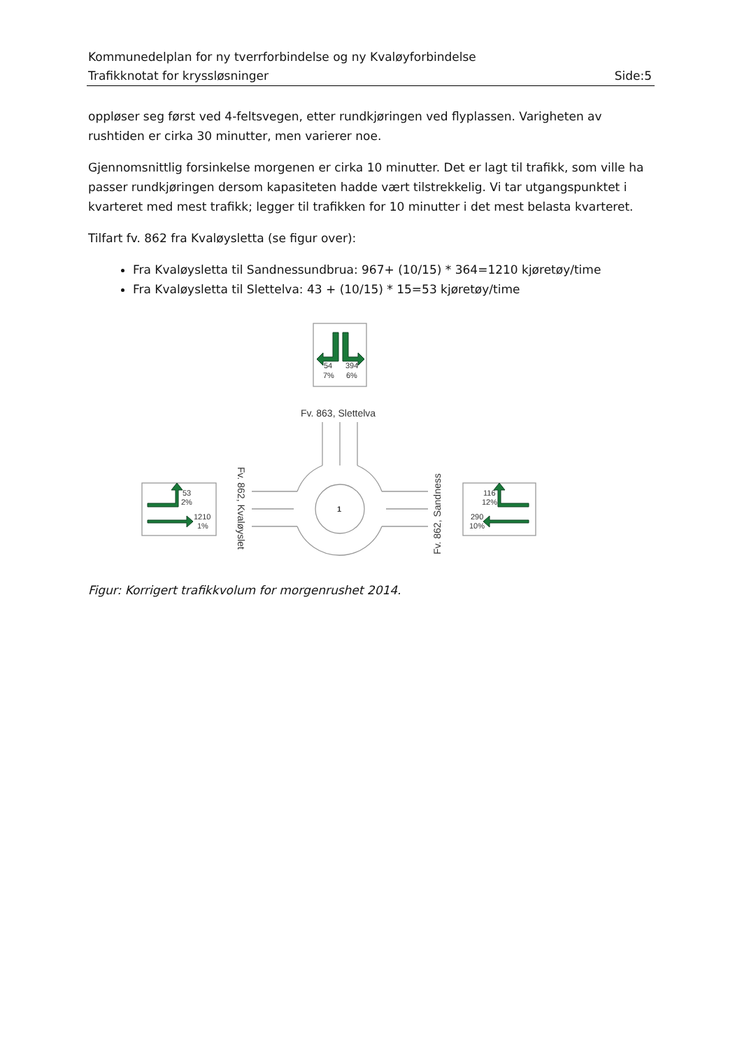Kommunedelplan for ny tverrforbindelse og ny Kvaløyforbindelse
Trafikknotat for kryssløsninger Side:5
oppløser seg først ved 4-feltsvegen, etter rundkjøringen ved flyplassen. Varigheten av rushtiden er cirka 30 minutter, men varierer noe.
Gjennomsnittlig forsinkelse morgenen er cirka 10 minutter. Det er lagt til trafikk, som ville ha passer rundkjøringen dersom kapasiteten hadde vært tilstrekkelig. Vi tar utgangspunktet i kvarteret med mest trafikk; legger til trafikken for 10 minutter i det mest belasta kvarteret.
Tilfart fv. 862 fra Kvaløysletta (se figur over):
Fra Kvaløysletta til Sandnessundbrua: 967+ (10/15) * 364=1210 kjøretøy/time
Fra Kvaløysletta til Slettelva: 43 + (10/15) * 15=53 kjøretøy/time
54
394
7%
6%
53
2%
1210
1%
116
12%
290
10%
1
Fv. 863, Slettelva
Fv. 862, Kvaløyslet
Fv. 862, Sandness
Figur: Korrigert trafikkvolum for morgenrushet 2014.